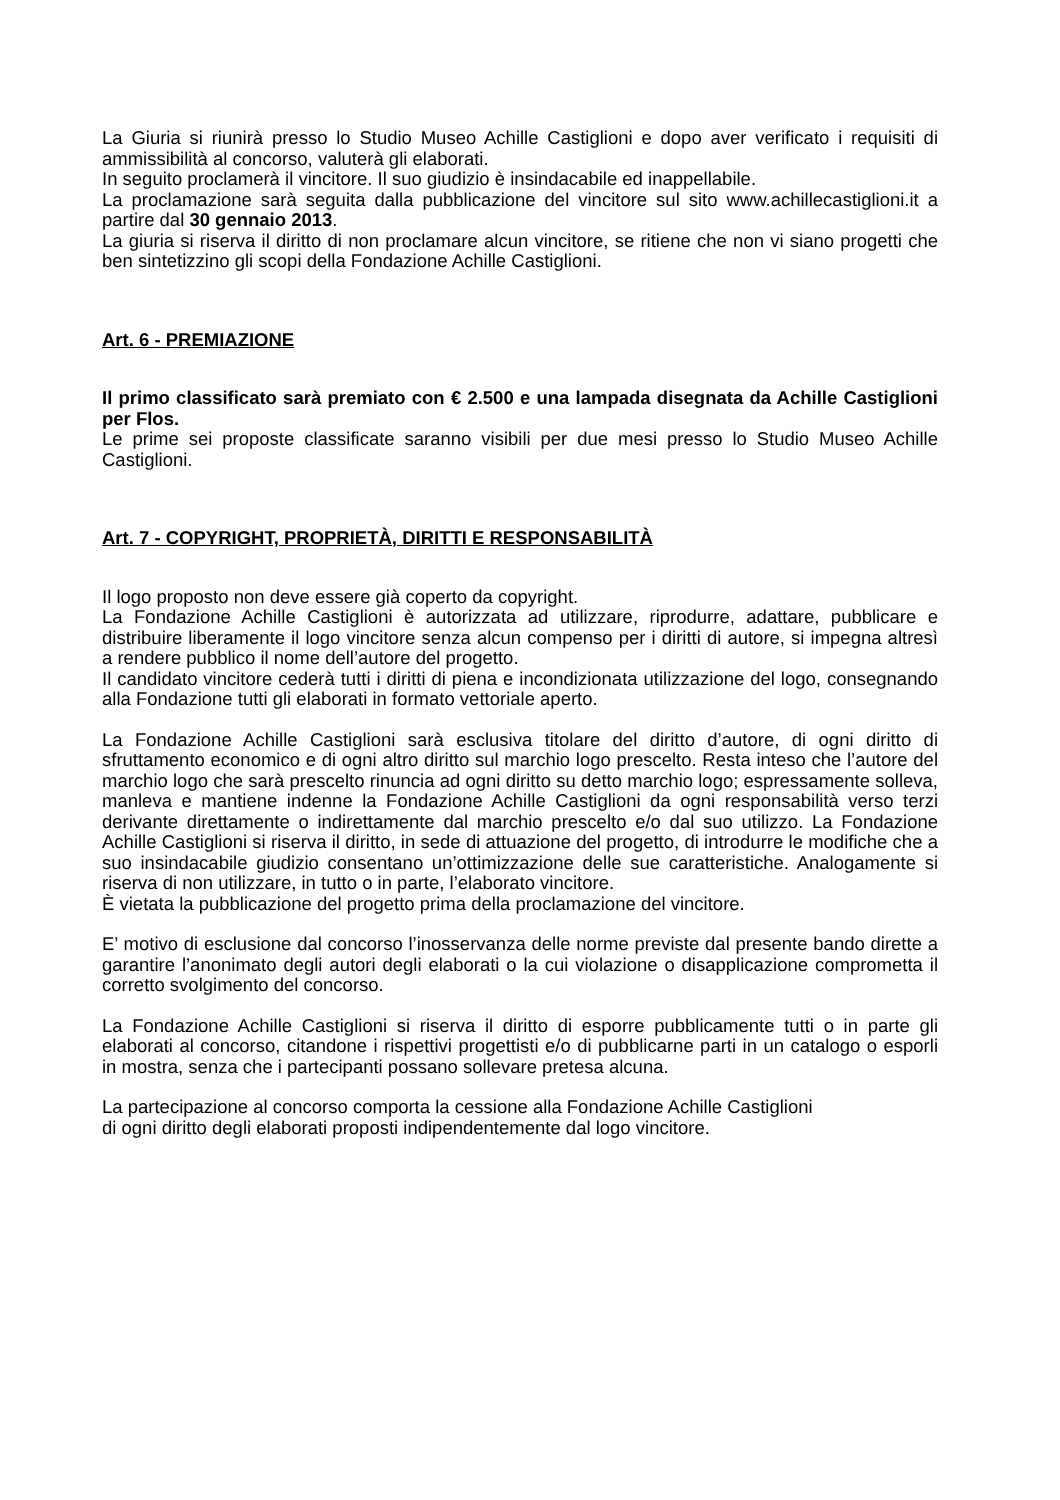La Giuria si riunirà presso lo Studio Museo Achille Castiglioni e dopo aver verificato i requisiti di ammissibilità al concorso, valuterà gli elaborati.
In seguito proclamerà il vincitore. Il suo giudizio è insindacabile ed inappellabile.
La proclamazione sarà seguita dalla pubblicazione del vincitore sul sito www.achillecastiglioni.it a partire dal 30 gennaio 2013.
La giuria si riserva il diritto di non proclamare alcun vincitore, se ritiene che non vi siano progetti che ben sintetizzino gli scopi della Fondazione Achille Castiglioni.
Art. 6 - PREMIAZIONE
Il primo classificato sarà premiato con € 2.500 e una lampada disegnata da Achille Castiglioni per Flos.
Le prime sei proposte classificate saranno visibili per due mesi presso lo Studio Museo Achille Castiglioni.
Art. 7 - COPYRIGHT, PROPRIETÀ, DIRITTI E RESPONSABILITÀ
Il logo proposto non deve essere già coperto da copyright.
La Fondazione Achille Castiglioni è autorizzata ad utilizzare, riprodurre, adattare, pubblicare e distribuire liberamente il logo vincitore senza alcun compenso per i diritti di autore, si impegna altresì a rendere pubblico il nome dell’autore del progetto.
Il candidato vincitore cederà tutti i diritti di piena e incondizionata utilizzazione del logo, consegnando alla Fondazione tutti gli elaborati in formato vettoriale aperto.
La Fondazione Achille Castiglioni sarà esclusiva titolare del diritto d’autore, di ogni diritto di sfruttamento economico e di ogni altro diritto sul marchio logo prescelto. Resta inteso che l’autore del marchio logo che sarà prescelto rinuncia ad ogni diritto su detto marchio logo; espressamente solleva, manleva e mantiene indenne la Fondazione Achille Castiglioni da ogni responsabilità verso terzi derivante direttamente o indirettamente dal marchio prescelto e/o dal suo utilizzo. La Fondazione Achille Castiglioni si riserva il diritto, in sede di attuazione del progetto, di introdurre le modifiche che a suo insindacabile giudizio consentano un’ottimizzazione delle sue caratteristiche. Analogamente si riserva di non utilizzare, in tutto o in parte, l’elaborato vincitore.
È vietata la pubblicazione del progetto prima della proclamazione del vincitore.
E’ motivo di esclusione dal concorso l’inosservanza delle norme previste dal presente bando dirette a garantire l’anonimato degli autori degli elaborati o la cui violazione o disapplicazione comprometta il corretto svolgimento del concorso.
La Fondazione Achille Castiglioni si riserva il diritto di esporre pubblicamente tutti o in parte gli elaborati al concorso, citandone i rispettivi progettisti e/o di pubblicarne parti in un catalogo o esporli in mostra, senza che i partecipanti possano sollevare pretesa alcuna.
La partecipazione al concorso comporta la cessione alla Fondazione Achille Castiglioni
di ogni diritto degli elaborati proposti indipendentemente dal logo vincitore.